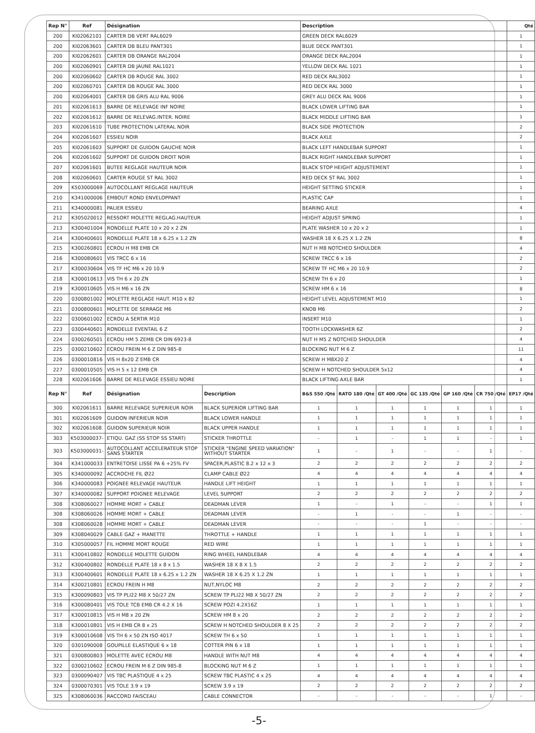| Rep N° | Ref | Désignation | | Description | | | | | | | Qté |
| --- | --- | --- | --- | --- | --- | --- | --- | --- | --- | --- | --- |
| 200 | KI02062101 | CARTER DB VERT RAL6029 | | GREEN DECK RAL6029 | | | | | | | 1 |
| 200 | KI02063601 | CARTER DB BLEU PANT301 | | BLUE DECK PANT301 | | | | | | | 1 |
| 200 | KI02062601 | CARTER DB ORANGE RAL2004 | | ORANGE DECK RAL2004 | | | | | | | 1 |
| 200 | KI02060901 | CARTER DB JAUNE RAL1021 | | YELLOW DECK RAL 1021 | | | | | | | 1 |
| 200 | KI02060602 | CARTER DB ROUGE RAL 3002 | | RED DECK RAL3002 | | | | | | | 1 |
| 200 | KI02060701 | CARTER DB ROUGE RAL 3000 | | RED DECK RAL 3000 | | | | | | | 1 |
| 200 | KI02064001 | CARTER DB GRIS ALU RAL 9006 | | GREY ALU DECK RAL 9006 | | | | | | | 1 |
| 201 | KI02061613 | BARRE DE RELEVAGE INF NOIRE | | BLACK LOWER LIFTING BAR | | | | | | | 1 |
| 202 | KI02061612 | BARRE DE RELEVAG.INTER. NOIRE | | BLACK MIDDLE LIFTING BAR | | | | | | | 1 |
| 203 | KI02061610 | TUBE PROTECTION LATERAL NOIR | | BLACK SIDE PROTECTION | | | | | | | 2 |
| 204 | KI02061607 | ESSIEU NOIR | | BLACK AXLE | | | | | | | 2 |
| 205 | KI02061603 | SUPPORT DE GUIDON GAUCHE NOIR | | BLACK LEFT HANDLEBAR SUPPORT | | | | | | | 1 |
| 206 | KI02061602 | SUPPORT DE GUIDON DROIT NOIR | | BLACK RIGHT HANDLEBAR SUPPORT | | | | | | | 1 |
| 207 | KI02061601 | BUTEE REGLAGE HAUTEUR NOIR | | BLACK STOP HEIGHT ADJUSTEMENT | | | | | | | 1 |
| 208 | KI02060601 | CARTER ROUGE ST RAL 3002 | | RED DECK ST RAL 3002 | | | | | | | 1 |
| 209 | K503000069 | AUTOCOLLANT REGLAGE HAUTEUR | | HEIGHT SETTING STICKER | | | | | | | 1 |
| 210 | K341000006 | EMBOUT ROND ENVELOPPANT | | PLASTIC CAP | | | | | | | 1 |
| 211 | K340000081 | PALIER ESSIEU | | BEARING AXLE | | | | | | | 4 |
| 212 | K305020012 | RESSORT MOLETTE REGLAG.HAUTEUR | | HEIGHT ADJUST SPRING | | | | | | | 1 |
| 213 | K300401004 | RONDELLE PLATE 10 x 20 x 2 ZN | | PLATE WASHER 10 x 20 x 2 | | | | | | | 1 |
| 214 | K300400601 | RONDELLE PLATE 18 x 6.25 x 1.2 ZN | | WASHER 18 X 6.25 X 1.2 ZN | | | | | | | 8 |
| 215 | K300260801 | ECROU H M8 EMB CR | | NUT H M8 NOTCHED SHOULDER | | | | | | | 4 |
| 216 | K300080601 | VIS TRCC 6 x 16 | | SCREW TRCC 6 x 16 | | | | | | | 2 |
| 217 | K300030604 | VIS TF HC M6 x 20 10.9 | | SCREW TF HC M6 x 20 10.9 | | | | | | | 2 |
| 218 | K300010613 | VIS TH 6 x 20 ZN | | SCREW TH 6 x 20 | | | | | | | 1 |
| 219 | K300010605 | VIS H M6 x 16 ZN | | SCREW HM 6 x 16 | | | | | | | 8 |
| 220 | 0300801002 | MOLETTE REGLAGE HAUT. M10 x 82 | | HEIGHT LEVEL ADJUSTEMENT M10 | | | | | | | 1 |
| 221 | 0300800601 | MOLETTE DE SERRAGE M6 | | KNOB M6 | | | | | | | 2 |
| 222 | 0300601002 | ECROU A SERTIR M10 | | INSERT M10 | | | | | | | 1 |
| 223 | 0300440601 | RONDELLE EVENTAIL 6 Z | | TOOTH LOCKWASHER 6Z | | | | | | | 2 |
| 224 | 0300260501 | ECROU HM 5 ZEMB CR DIN 6923-8 | | NUT H M5 Z NOTCHED SHOULDER | | | | | | | 4 |
| 225 | 0300210602 | ECROU FREIN M 6 Z DIN 985-8 | | BLOCKING NUT M 6 Z | | | | | | | 11 |
| 226 | 0300010816 | VIS H 8x20 Z EMB CR | | SCREW H M8X20 Z | | | | | | | 4 |
| 227 | 0300010505 | VIS H 5 x 12 EMB CR | | SCREW H NOTCHED SHOULDER 5x12 | | | | | | | 4 |
| 228 | KI02061606 | BARRE DE RELEVAGE ESSIEU NOIRE | | BLACK LIFTING AXLE BAR | | | | | | | 1 |
| Rep N° | Ref | Désignation | Description | | B&S 550 /Qté | RATO 180 /Qté | GT 400 /Qté | GC 135 /Qté | GP 160 /Qté | CR 750 /Qté | EP17 /Qté |
| 300 | KI02061611 | BARRE RELEVAGE SUPERIEUR NOIR | BLACK SUPERIOR LIFTING BAR | | 1 | 1 | 1 | 1 | 1 | 1 | 1 |
| 301 | KI02061609 | GUIDON INFERIEUR NOIR | BLACK LOWER HANDLE | | 1 | 1 | 1 | 1 | 1 | 1 | 1 |
| 302 | KI02061608 | GUIDON SUPERIEUR NOIR | BLACK UPPER HANDLE | | 1 | 1 | 1 | 1 | 1 | 1 | 1 |
| 303 | K503000037- | ETIQU. GAZ (SS STOP SS START) | STICKER THROTTLE | | - | 1 | - | 1 | 1 | - | 1 |
| 303 | K503000031- | AUTOCOLLANT ACCELERATEUR STOP SANS STARTER | STICKER "ENGINE SPEED VARIATION" WITHOUT STARTER | | 1 | - | 1 | - | - | 1 | - |
| 304 | K341000033 | ENTRETOISE LISSE PA 6 +25% FV | SPACER,PLASTIC 8.2 x 12 x 3 | | 2 | 2 | 2 | 2 | 2 | 2 | 2 |
| 305 | K340000092 | ACCROCHE FIL Ø22 | CLAMP CABLE Ø22 | | 4 | 4 | 4 | 4 | 4 | 4 | 4 |
| 306 | K340000083 | POIGNEE RELEVAGE HAUTEUR | HANDLE LIFT HEIGHT | | 1 | 1 | 1 | 1 | 1 | 1 | 1 |
| 307 | K340000082 | SUPPORT POIGNEE RELEVAGE | LEVEL SUPPORT | | 2 | 2 | 2 | 2 | 2 | 2 | 2 |
| 308 | K308060027 | HOMME MORT + CABLE | DEADMAN LEVER | | 1 | - | 1 | - | - | 1 | 1 |
| 308 | K308060026 | HOMME MORT + CABLE | DEADMAN LEVER | | - | 1 | - | - | 1 | - | - |
| 308 | K308060028 | HOMME MORT + CABLE | DEADMAN LEVER | | - | - | - | 1 | - | - | - |
| 309 | K308040029 | CABLE GAZ + MANETTE | THROTTLE + HANDLE | | 1 | 1 | 1 | 1 | 1 | 1 | 1 |
| 310 | K305000057 | FIL HOMME MORT ROUGE | RED WIRE | | 1 | 1 | 1 | 1 | 1 | 1 | 1 |
| 311 | K300410802 | RONDELLE MOLETTE GUIDON | RING WHEEL HANDLEBAR | | 4 | 4 | 4 | 4 | 4 | 4 | 4 |
| 312 | K300400802 | RONDELLE PLATE 18 x 8 x 1.5 | WASHER 18 X 8 X 1.5 | | 2 | 2 | 2 | 2 | 2 | 2 | 2 |
| 313 | K300400601 | RONDELLE PLATE 18 x 6.25 x 1.2 ZN | WASHER 18 X 6.25 X 1.2 ZN | | 1 | 1 | 1 | 1 | 1 | 1 | 1 |
| 314 | K300210801 | ECROU FREIN H M8 | NUT,NYLOC M8 | | 2 | 2 | 2 | 2 | 2 | 2 | 2 |
| 315 | K300090803 | VIS TP PLI22 M8 X 50/27 ZN | SCREW TP PLI22 M8 X 50/27 ZN | | 2 | 2 | 2 | 2 | 2 | 2 | 2 |
| 316 | K300080401 | VIS TOLE TCB EMB CR 4.2 X 16 | SCREW POZI 4.2X16Z | | 1 | 1 | 1 | 1 | 1 | 1 | 1 |
| 317 | K300010815 | VIS H M8 x 20 ZN | SCREW HM 8 x 20 | | 2 | 2 | 2 | 2 | 2 | 2 | 2 |
| 318 | K300010801 | VIS H EMB CR 8 x 25 | SCREW H NOTCHED SHOULDER 8 X 25 | | 2 | 2 | 2 | 2 | 2 | 2 | 2 |
| 319 | K300010608 | VIS TH 6 x 50 ZN ISO 4017 | SCREW TH 6 x 50 | | 1 | 1 | 1 | 1 | 1 | 1 | 1 |
| 320 | 0301090008 | GOUPILLE ELASTIQUE 6 x 18 | COTTER PIN 6 x 18 | | 1 | 1 | 1 | 1 | 1 | 1 | 1 |
| 321 | 0300800803 | MOLETTE AVEC ECROU M8 | HANDLE WITH NUT M8 | | 4 | 4 | 4 | 4 | 4 | 4 | 4 |
| 322 | 0300210602 | ECROU FREIN M 6 Z DIN 985-8 | BLOCKING NUT M 6 Z | | 1 | 1 | 1 | 1 | 1 | 1 | 1 |
| 323 | 0300090407 | VIS TBC PLASTIQUE 4 x 25 | SCREW TBC PLASTIC 4 x 25 | | 4 | 4 | 4 | 4 | 4 | 4 | 4 |
| 324 | 0300070301 | VIS TOLE 3.9 x 19 | SCREW 3.9 x 19 | | 2 | 2 | 2 | 2 | 2 | 2 | 2 |
| 325 | K308060036 | RACCORD FAISCEAU | CABLE CONNECTOR | | - | - | - | - | - | 1 | - |
-5-